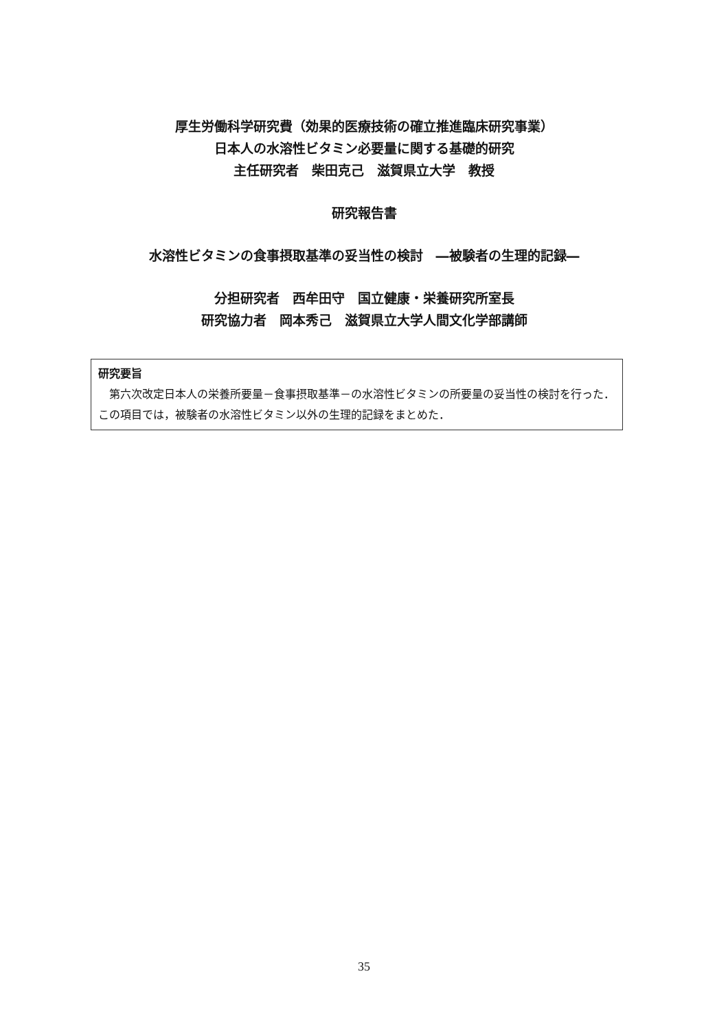厚生労働科学研究費（効果的医療技術の確立推進臨床研究事業）
日本人の水溶性ビタミン必要量に関する基礎的研究
主任研究者　柴田克己　滋賀県立大学　教授
研究報告書
水溶性ビタミンの食事摂取基準の妥当性の検討　―被験者の生理的記録―
分担研究者　西牟田守　国立健康・栄養研究所室長
研究協力者　岡本秀己　滋賀県立大学人間文化学部講師
研究要旨
　第六次改定日本人の栄養所要量－食事摂取基準－の水溶性ビタミンの所要量の妥当性の検討を行った．この項目では，被験者の水溶性ビタミン以外の生理的記録をまとめた．
35